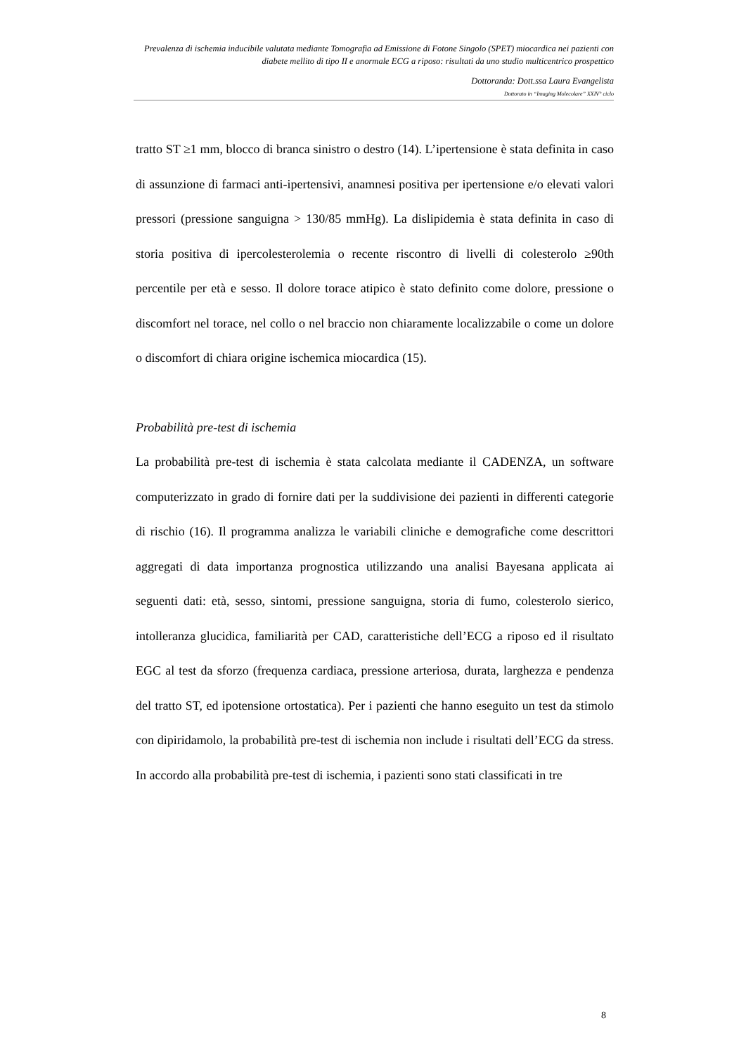Prevalenza di ischemia inducibile valutata mediante Tomografia ad Emissione di Fotone Singolo (SPET) miocardica nei pazienti con diabete mellito di tipo II e anormale ECG a riposo: risultati da uno studio multicentrico prospettico
Dottoranda: Dott.ssa Laura Evangelista
Dottorato in “Imaging Molecolare” XXIV° ciclo
tratto ST ≥1 mm, blocco di branca sinistro o destro (14). L’ipertensione è stata definita in caso di assunzione di farmaci anti-ipertensivi, anamnesi positiva per ipertensione e/o elevati valori pressori (pressione sanguigna > 130/85 mmHg). La dislipidemia è stata definita in caso di storia positiva di ipercolesterolemia o recente riscontro di livelli di colesterolo ≥90th percentile per età e sesso. Il dolore torace atipico è stato definito come dolore, pressione o discomfort nel torace, nel collo o nel braccio non chiaramente localizzabile o come un dolore o discomfort di chiara origine ischemica miocardica (15).
Probabilità pre-test di ischemia
La probabilità pre-test di ischemia è stata calcolata mediante il CADENZA, un software computerizzato in grado di fornire dati per la suddivisione dei pazienti in differenti categorie di rischio (16). Il programma analizza le variabili cliniche e demografiche come descrittori aggregati di data importanza prognostica utilizzando una analisi Bayesana applicata ai seguenti dati: età, sesso, sintomi, pressione sanguigna, storia di fumo, colesterolo sierico, intolleranza glucidica, familiarità per CAD, caratteristiche dell’ECG a riposo ed il risultato EGC al test da sforzo (frequenza cardiaca, pressione arteriosa, durata, larghezza e pendenza del tratto ST, ed ipotensione ortostatica). Per i pazienti che hanno eseguito un test da stimolo con dipiridamolo, la probabilità pre-test di ischemia non include i risultati dell’ECG da stress. In accordo alla probabilità pre-test di ischemia, i pazienti sono stati classificati in tre
8